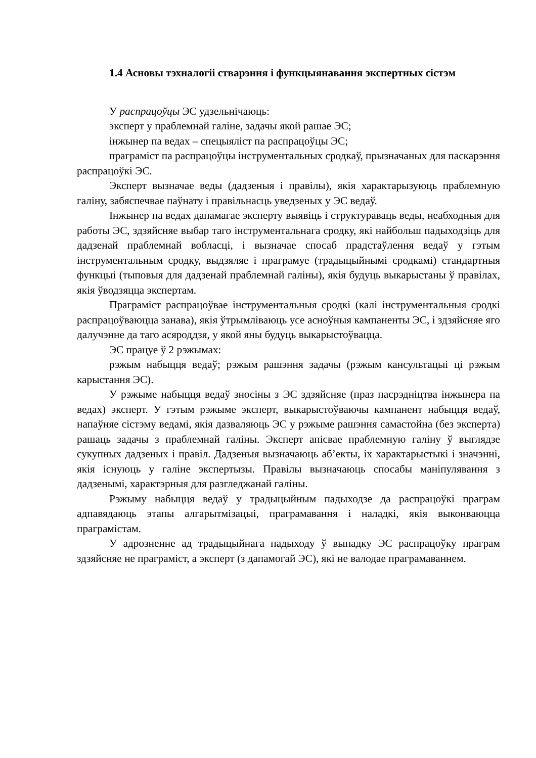1.4 Асновы тэхналогіі стварэння і функцыянавання экспертных сістэм
У распрацоўцы ЭС удзельнічаюць:
эксперт у праблемнай галіне, задачы якой рашае ЭС;
інжынер па ведах – спецыяліст па распрацоўцы ЭС;
праграміст па распрацоўцы інструментальных сродкаў, прызначаных для паскарэння распрацоўкі ЭС.
Эксперт вызначае веды (дадзеныя і правілы), якія характарызуюць праблемную галіну, забяспечвае паўнату і правільнасць уведзеных у ЭС ведаў.
Інжынер па ведах дапамагае эксперту выявіць і структураваць веды, неабходныя для работы ЭС, здзяйсняе выбар таго інструментальнага сродку, які найбольш падыходзіць для дадзенай праблемнай вобласці, і вызначае спосаб прадстаўлення ведаў у гэтым інструментальным сродку, выдзяляе і праграмуе (традыцыйнымі сродкамі) стандартныя функцыі (тыповыя для дадзенай праблемнай галіны), якія будуць выкарыстаны ў правілах, якія ўводзяцца экспертам.
Праграміст распрацоўвае інструментальныя сродкі (калі інструментальныя сродкі распрацоўваюцца занава), якія ўтрымліваюць усе асноўныя кампаненты ЭС, і здзяйсняе яго далучэнне да таго асяроддзя, у якой яны будуць выкарыстоўвацца.
ЭС працуе ў 2 рэжымах:
рэжым набыцця ведаў; рэжым рашэння задачы (рэжым кансультацыі ці рэжым карыстання ЭС).
У рэжыме набыцця ведаў зносіны з ЭС здзяйсняе (праз пасрэдніцтва інжынера па ведах) эксперт. У гэтым рэжыме эксперт, выкарыстоўваючы кампанент набыцця ведаў, напаўняе сістэму ведамі, якія дазваляюць ЭС у рэжыме рашэння самастойна (без эксперта) рашаць задачы з праблемнай галіны. Эксперт апісвае праблемную галіну ў выглядзе сукупных дадзеных і правіл. Дадзеныя вызначаюць аб’екты, іх характарыстыкі і значэнні, якія існуюць у галіне экспертызы. Правілы вызначаюць спосабы маніпулявання з дадзенымі, характэрныя для разгледжанай галіны.
Рэжыму набыцця ведаў у традыцыйным падыходзе да распрацоўкі праграм адпавядаюць этапы алгарытмізацыі, праграмавання і наладкі, якія выконваюцца праграмістам.
У адрозненне ад традыцыйнага падыходу ў выпадку ЭС распрацоўку праграм здзяйсняе не праграміст, а эксперт (з дапамогай ЭС), які не валодае праграмаваннем.